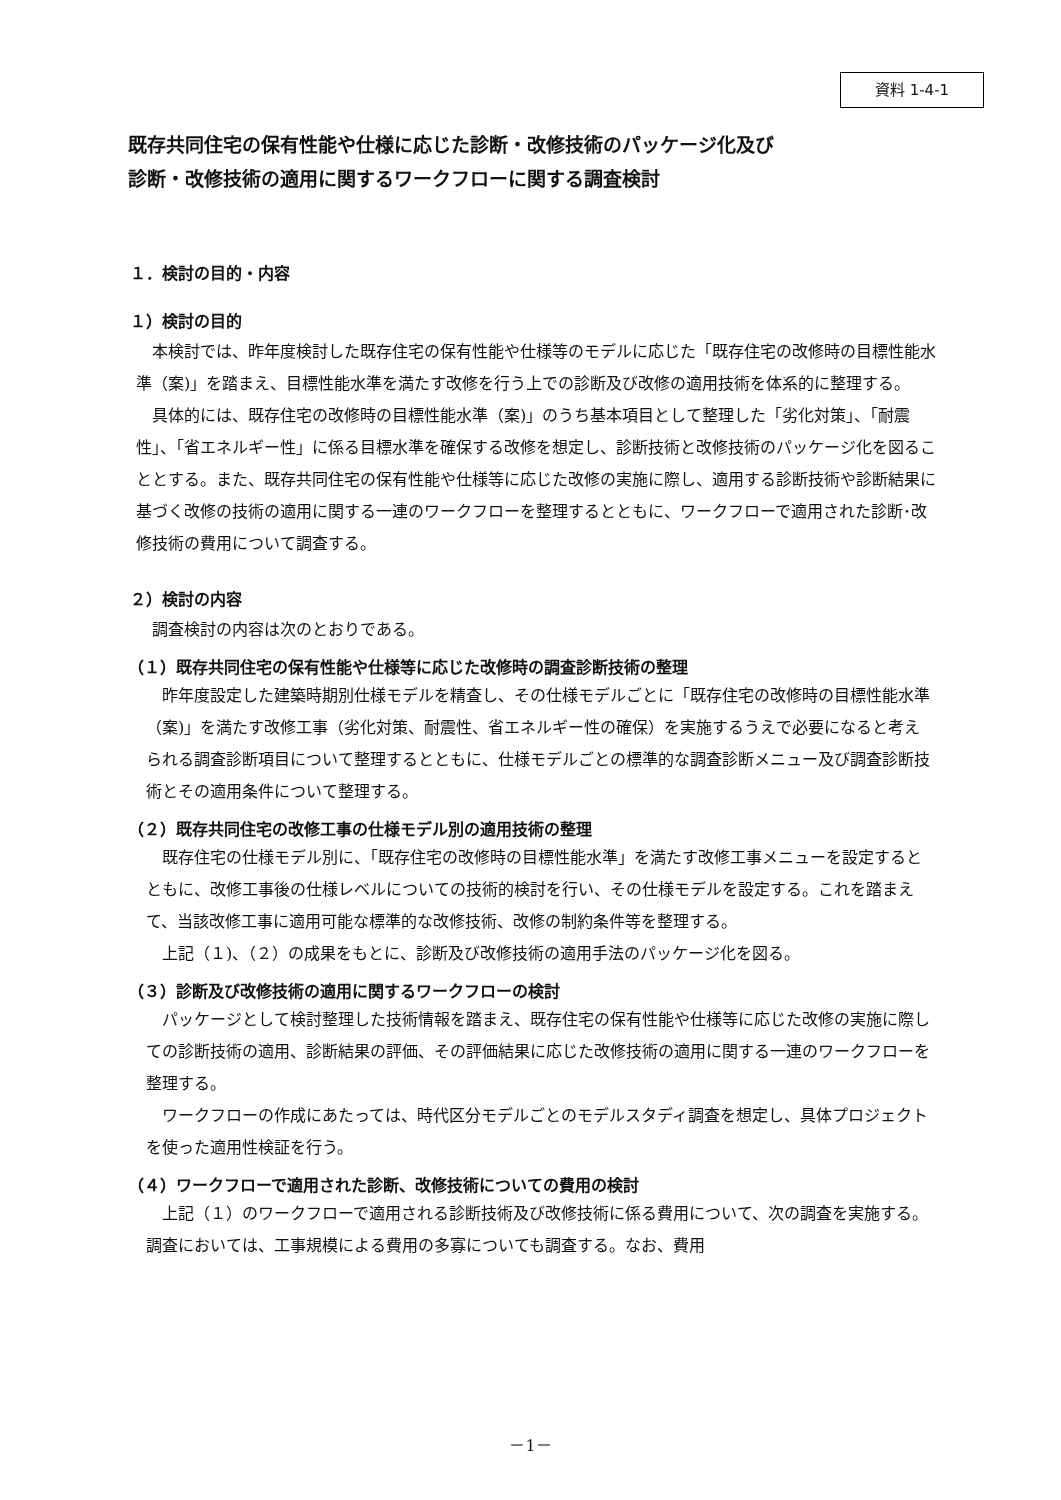資料 1-4-1
既存共同住宅の保有性能や仕様に応じた診断・改修技術のパッケージ化及び
診断・改修技術の適用に関するワークフローに関する調査検討
１．検討の目的・内容
１）検討の目的
本検討では、昨年度検討した既存住宅の保有性能や仕様等のモデルに応じた「既存住宅の改修時の目標性能水準（案)」を踏まえ、目標性能水準を満たす改修を行う上での診断及び改修の適用技術を体系的に整理する。
具体的には、既存住宅の改修時の目標性能水準（案)」のうち基本項目として整理した「劣化対策」、「耐震性」、「省エネルギー性」に係る目標水準を確保する改修を想定し、診断技術と改修技術のパッケージ化を図ることとする。また、既存共同住宅の保有性能や仕様等に応じた改修の実施に際し、適用する診断技術や診断結果に基づく改修の技術の適用に関する一連のワークフローを整理するとともに、ワークフローで適用された診断･改修技術の費用について調査する。
２）検討の内容
調査検討の内容は次のとおりである。
（１）既存共同住宅の保有性能や仕様等に応じた改修時の調査診断技術の整理
昨年度設定した建築時期別仕様モデルを精査し、その仕様モデルごとに「既存住宅の改修時の目標性能水準（案)」を満たす改修工事（劣化対策、耐震性、省エネルギー性の確保）を実施するうえで必要になると考えられる調査診断項目について整理するとともに、仕様モデルごとの標準的な調査診断メニュー及び調査診断技術とその適用条件について整理する。
（２）既存共同住宅の改修工事の仕様モデル別の適用技術の整理
既存住宅の仕様モデル別に、「既存住宅の改修時の目標性能水準」を満たす改修工事メニューを設定するとともに、改修工事後の仕様レベルについての技術的検討を行い、その仕様モデルを設定する。これを踏まえて、当該改修工事に適用可能な標準的な改修技術、改修の制約条件等を整理する。
上記（１)、（２）の成果をもとに、診断及び改修技術の適用手法のパッケージ化を図る。
（３）診断及び改修技術の適用に関するワークフローの検討
パッケージとして検討整理した技術情報を踏まえ、既存住宅の保有性能や仕様等に応じた改修の実施に際しての診断技術の適用、診断結果の評価、その評価結果に応じた改修技術の適用に関する一連のワークフローを整理する。
ワークフローの作成にあたっては、時代区分モデルごとのモデルスタディ調査を想定し、具体プロジェクトを使った適用性検証を行う。
（４）ワークフローで適用された診断、改修技術についての費用の検討
上記（１）のワークフローで適用される診断技術及び改修技術に係る費用について、次の調査を実施する。調査においては、工事規模による費用の多寡についても調査する。なお、費用
－1－